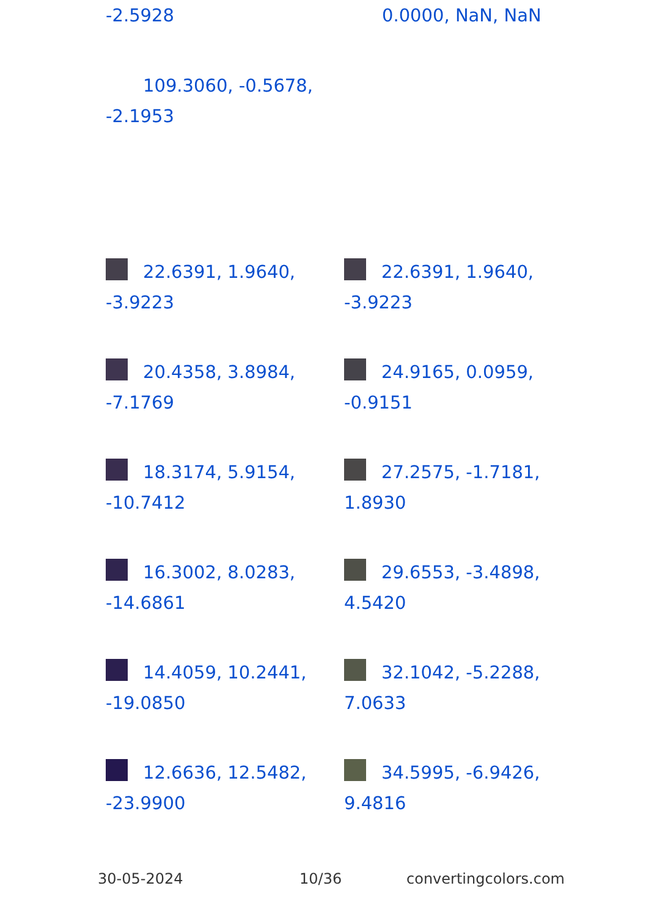-2.5928 0.0000, NaN, NaN
109.3060, -0.5678, -2.1953
22.6391, 1.9640, -3.9223
22.6391, 1.9640, -3.9223
20.4358, 3.8984, -7.1769
24.9165, 0.0959, -0.9151
18.3174, 5.9154, -10.7412
27.2575, -1.7181, 1.8930
16.3002, 8.0283, -14.6861
29.6553, -3.4898, 4.5420
14.4059, 10.2441, -19.0850
32.1042, -5.2288, 7.0633
12.6636, 12.5482, -23.9900
34.5995, -6.9426, 9.4816
30-05-2024 10/36 convertingcolors.com